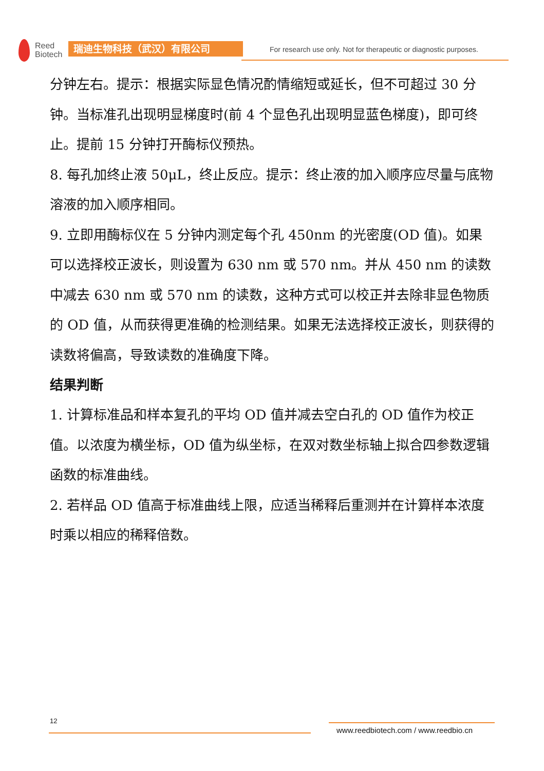Reed
Biotech
瑞迪生物科技（武汉）有限公司
For research use only. Not for therapeutic or diagnostic purposes.
分钟左右。提示：根据实际显色情况酌情缩短或延长，但不可超过 30 分钟。当标准孔出现明显梯度时(前 4 个显色孔出现明显蓝色梯度)，即可终止。提前 15 分钟打开酶标仪预热。
8. 每孔加终止液 50μL，终止反应。提示：终止液的加入顺序应尽量与底物溶液的加入顺序相同。
9. 立即用酶标仪在 5 分钟内测定每个孔 450nm 的光密度(OD 值)。如果可以选择校正波长，则设置为 630 nm 或 570 nm。并从 450 nm 的读数中减去 630 nm 或 570 nm 的读数，这种方式可以校正并去除非显色物质的 OD 值，从而获得更准确的检测结果。如果无法选择校正波长，则获得的读数将偏高，导致读数的准确度下降。
结果判断
1. 计算标准品和样本复孔的平均 OD 值并减去空白孔的 OD 值作为校正值。以浓度为横坐标，OD 值为纵坐标，在双对数坐标轴上拟合四参数逻辑函数的标准曲线。
2. 若样品 OD 值高于标准曲线上限，应适当稀释后重测并在计算样本浓度时乘以相应的稀释倍数。
12
www.reedbiotech.com / www.reedbio.cn